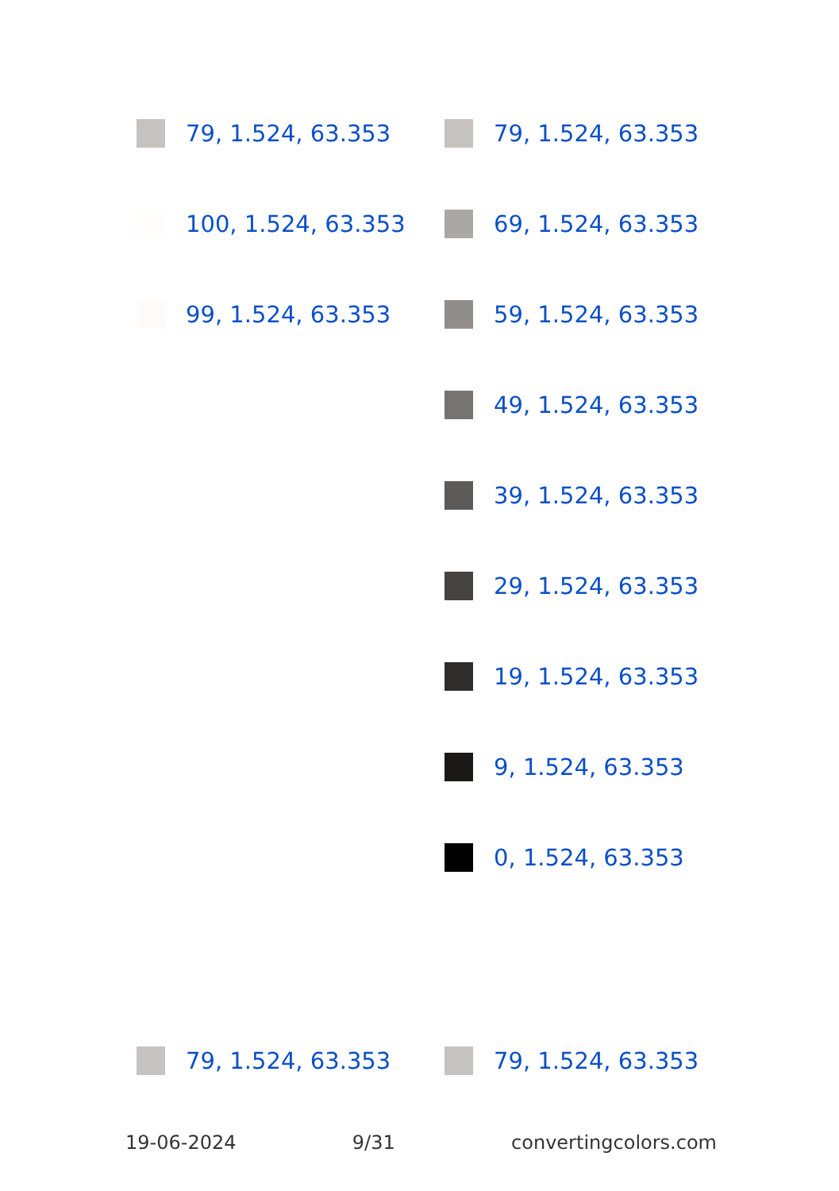79, 1.524, 63.353
100, 1.524, 63.353
99, 1.524, 63.353
79, 1.524, 63.353
69, 1.524, 63.353
59, 1.524, 63.353
49, 1.524, 63.353
39, 1.524, 63.353
29, 1.524, 63.353
19, 1.524, 63.353
9, 1.524, 63.353
0, 1.524, 63.353
79, 1.524, 63.353 79, 1.524, 63.353
19-06-2024 9/31 convertingcolors.com